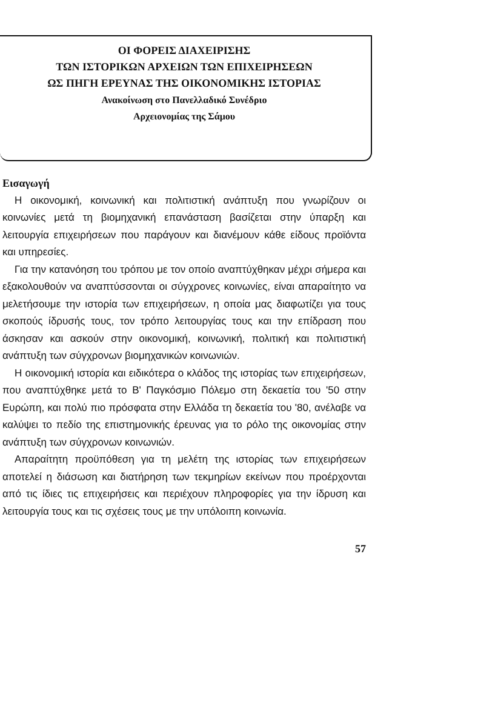ΟΙ ΦΟΡΕΙΣ ΔΙΑΧΕΙΡΙΣΗΣ
ΤΩΝ ΙΣΤΟΡΙΚΩΝ ΑΡΧΕΙΩΝ ΤΩΝ ΕΠΙΧΕΙΡΗΣΕΩΝ
ΩΣ ΠΗΓΗ ΕΡΕΥΝΑΣ ΤΗΣ ΟΙΚΟΝΟΜΙΚΗΣ ΙΣΤΟΡΙΑΣ
Ανακοίνωση στο Πανελλαδικό Συνέδριο
Αρχειονομίας της Σάμου
Εισαγωγή
Η οικονομική, κοινωνική και πολιτιστική ανάπτυξη που γνωρίζουν οι κοινωνίες μετά τη βιομηχανική επανάσταση βασίζεται στην ύπαρξη και λειτουργία επιχειρήσεων που παράγουν και διανέμουν κάθε είδους προϊόντα και υπηρεσίες.
Για την κατανόηση του τρόπου με τον οποίο αναπτύχθηκαν μέχρι σήμερα και εξακολουθούν να αναπτύσσονται οι σύγχρονες κοινωνίες, είναι απαραίτητο να μελετήσουμε την ιστορία των επιχειρήσεων, η οποία μας διαφωτίζει για τους σκοπούς ίδρυσής τους, τον τρόπο λειτουργίας τους και την επίδραση που άσκησαν και ασκούν στην οικονομική, κοινωνική, πολιτική και πολιτιστική ανάπτυξη των σύγχρονων βιομηχανικών κοινωνιών.
Η οικονομική ιστορία και ειδικότερα ο κλάδος της ιστορίας των επιχειρήσεων, που αναπτύχθηκε μετά το Β' Παγκόσμιο Πόλεμο στη δεκαετία του '50 στην Ευρώπη, και πολύ πιο πρόσφατα στην Ελλάδα τη δεκαετία του '80, ανέλαβε να καλύψει το πεδίο της επιστημονικής έρευνας για το ρόλο της οικονομίας στην ανάπτυξη των σύγχρονων κοινωνιών.
Απαραίτητη προϋπόθεση για τη μελέτη της ιστορίας των επιχειρήσεων αποτελεί η διάσωση και διατήρηση των τεκμηρίων εκείνων που προέρχονται από τις ίδιες τις επιχειρήσεις και περιέχουν πληροφορίες για την ίδρυση και λειτουργία τους και τις σχέσεις τους με την υπόλοιπη κοινωνία.
57